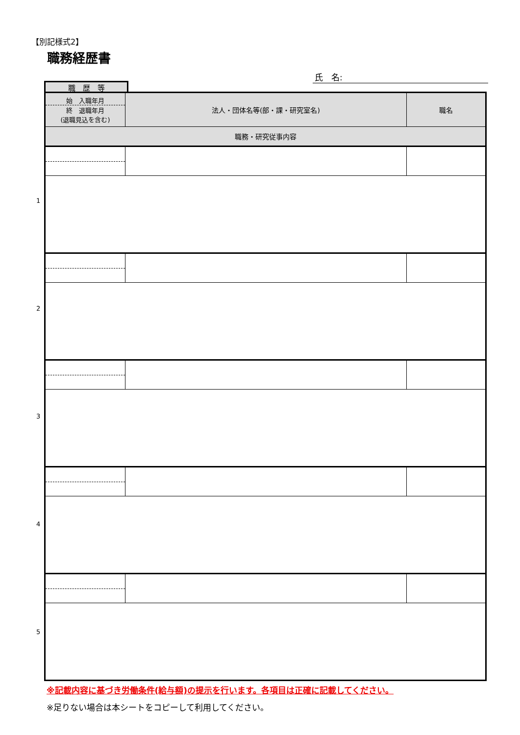【別記様式2】
職務経歴書
氏　名:
職　歴　等
| 始 入職年月 終 退職年月 (退職見込を含む) | 法人・団体名等(部・課・研究室名) | 職名 |
| --- | --- | --- |
| 職務・研究従事内容 | | |
1
2
3
4
5
※記載内容に基づき労働条件(給与額)の提示を行います。各項目は正確に記載してください。
※足りない場合は本シートをコピーして利用してください。